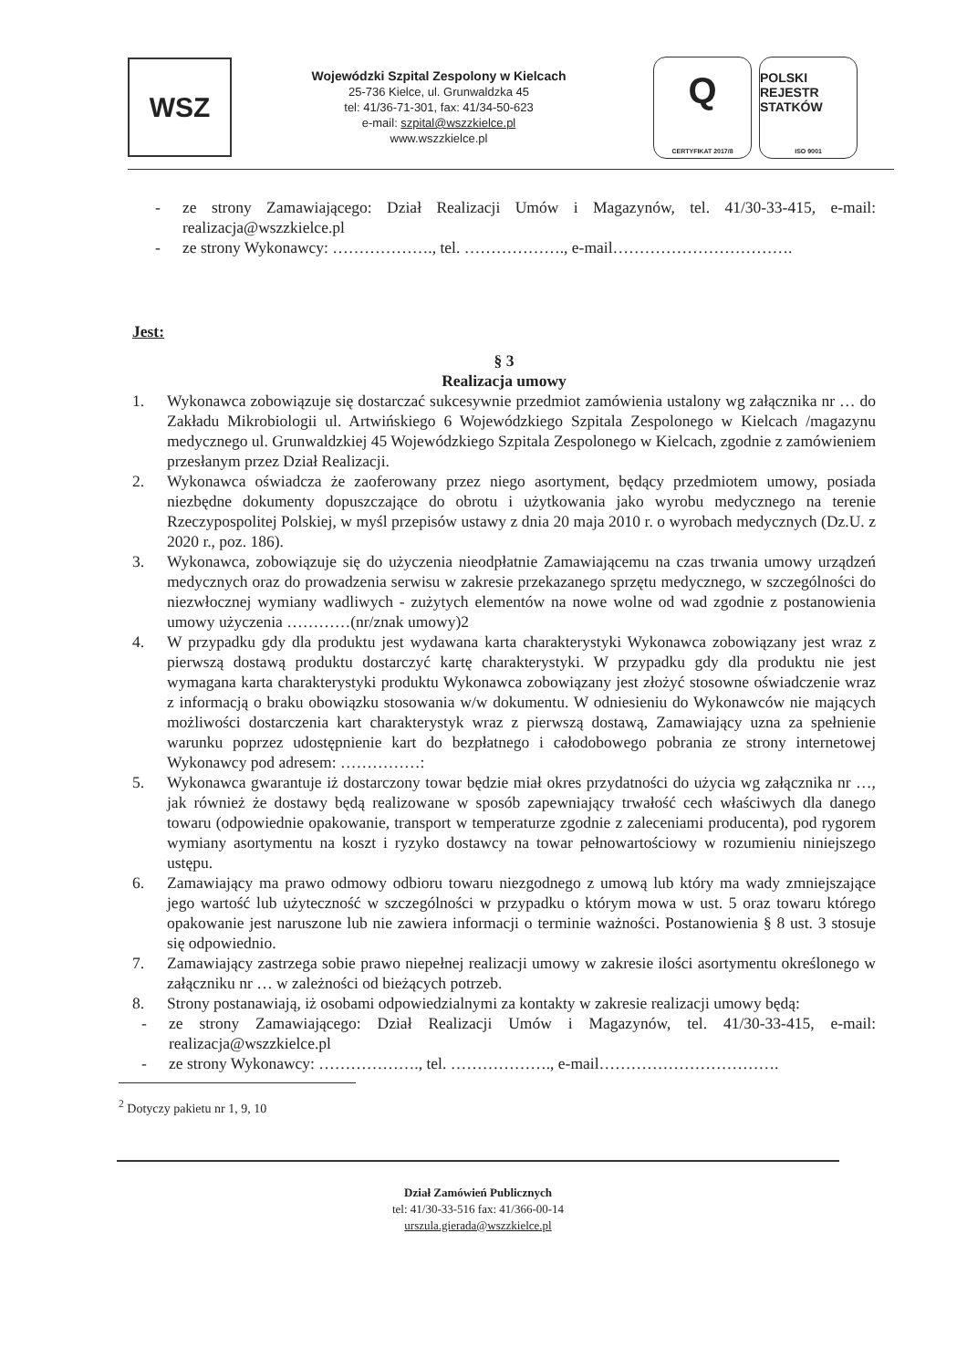WSZ
Wojewódzki Szpital Zespolony w Kielcach
25-736 Kielce, ul. Grunwaldzka 45
tel: 41/36-71-301, fax: 41/34-50-623
e-mail: szpital@wszzkielce.pl
www.wszzkielce.pl
Q
CERTYFIKAT 2017/8
POLSKI REJESTR STATKÓW
ISO 9001
- ze strony Zamawiającego: Dział Realizacji Umów i Magazynów, tel. 41/30-33-415, e-mail: realizacja@wszzkielce.pl
- ze strony Wykonawcy: ………………., tel. ………………., e-mail…………………………….
Jest:
§ 3
Realizacja umowy
1. Wykonawca zobowiązuje się dostarczać sukcesywnie przedmiot zamówienia ustalony wg załącznika nr … do Zakładu Mikrobiologii ul. Artwińskiego 6 Wojewódzkiego Szpitala Zespolonego w Kielcach /magazynu medycznego ul. Grunwaldzkiej 45 Wojewódzkiego Szpitala Zespolonego w Kielcach, zgodnie z zamówieniem przesłanym przez Dział Realizacji.
2. Wykonawca oświadcza że zaoferowany przez niego asortyment, będący przedmiotem umowy, posiada niezbędne dokumenty dopuszczające do obrotu i użytkowania jako wyrobu medycznego na terenie Rzeczypospolitej Polskiej, w myśl przepisów ustawy z dnia 20 maja 2010 r. o wyrobach medycznych (Dz.U. z 2020 r., poz. 186).
3. Wykonawca, zobowiązuje się do użyczenia nieodpłatnie Zamawiającemu na czas trwania umowy urządzeń medycznych oraz do prowadzenia serwisu w zakresie przekazanego sprzętu medycznego, w szczególności do niezwłocznej wymiany wadliwych - zużytych elementów na nowe wolne od wad zgodnie z postanowienia umowy użyczenia …………(nr/znak umowy)2
4. W przypadku gdy dla produktu jest wydawana karta charakterystyki Wykonawca zobowiązany jest wraz z pierwszą dostawą produktu dostarczyć kartę charakterystyki. W przypadku gdy dla produktu nie jest wymagana karta charakterystyki produktu Wykonawca zobowiązany jest złożyć stosowne oświadczenie wraz z informacją o braku obowiązku stosowania w/w dokumentu. W odniesieniu do Wykonawców nie mających możliwości dostarczenia kart charakterystyk wraz z pierwszą dostawą, Zamawiający uzna za spełnienie warunku poprzez udostępnienie kart do bezpłatnego i całodobowego pobrania ze strony internetowej Wykonawcy pod adresem: ……………:
5. Wykonawca gwarantuje iż dostarczony towar będzie miał okres przydatności do użycia wg załącznika nr …, jak również że dostawy będą realizowane w sposób zapewniający trwałość cech właściwych dla danego towaru (odpowiednie opakowanie, transport w temperaturze zgodnie z zaleceniami producenta), pod rygorem wymiany asortymentu na koszt i ryzyko dostawcy na towar pełnowartościowy w rozumieniu niniejszego ustępu.
6. Zamawiający ma prawo odmowy odbioru towaru niezgodnego z umową lub który ma wady zmniejszające jego wartość lub użyteczność w szczególności w przypadku o którym mowa w ust. 5 oraz towaru którego opakowanie jest naruszone lub nie zawiera informacji o terminie ważności. Postanowienia § 8 ust. 3 stosuje się odpowiednio.
7. Zamawiający zastrzega sobie prawo niepełnej realizacji umowy w zakresie ilości asortymentu określonego w załączniku nr … w zależności od bieżących potrzeb.
8. Strony postanawiają, iż osobami odpowiedzialnymi za kontakty w zakresie realizacji umowy będą:
- ze strony Zamawiającego: Dział Realizacji Umów i Magazynów, tel. 41/30-33-415, e-mail: realizacja@wszzkielce.pl
- ze strony Wykonawcy: ………………., tel. ………………., e-mail…………………………….
<sup>2</sup> Dotyczy pakietu nr 1, 9, 10
Dział Zamówień Publicznych
tel: 41/30-33-516 fax: 41/366-00-14
urszula.gierada@wszzkielce.pl